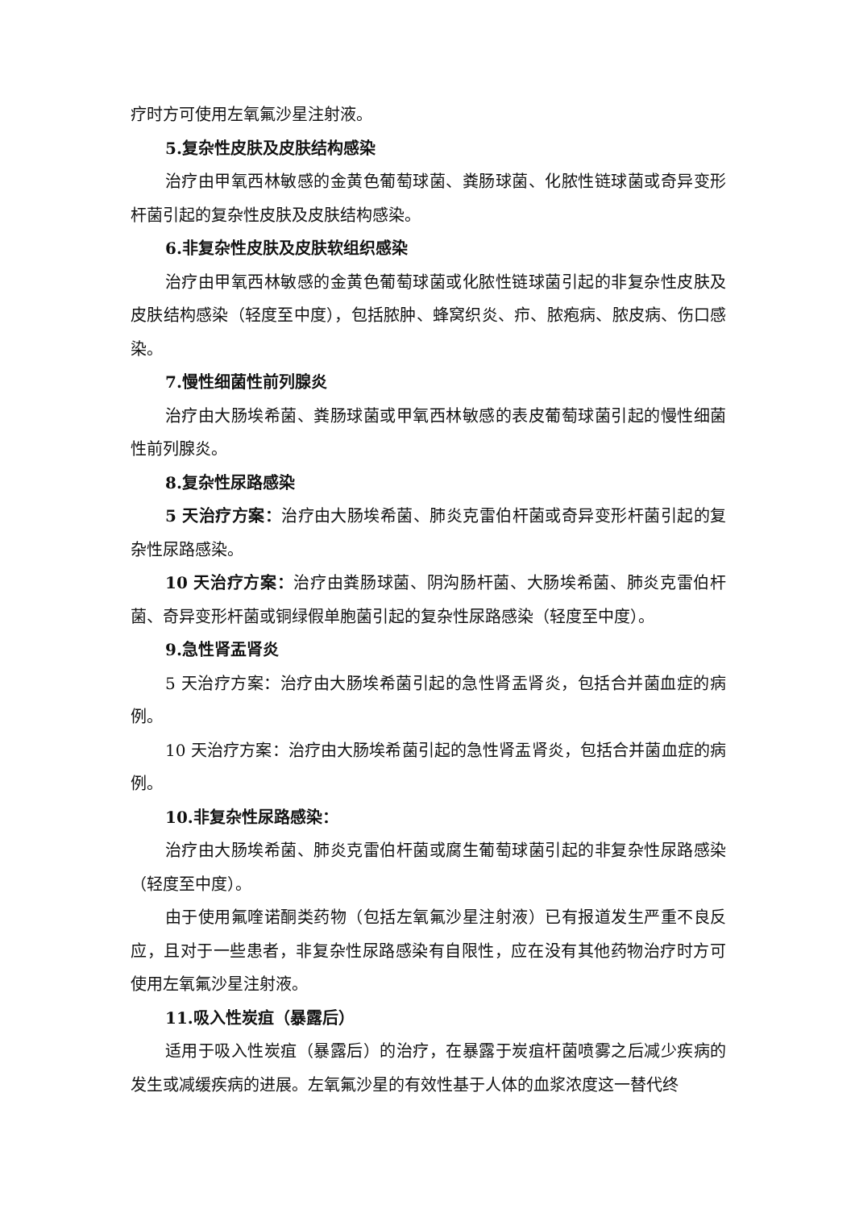疗时方可使用左氧氟沙星注射液。
5.复杂性皮肤及皮肤结构感染
治疗由甲氧西林敏感的金黄色葡萄球菌、粪肠球菌、化脓性链球菌或奇异变形杆菌引起的复杂性皮肤及皮肤结构感染。
6.非复杂性皮肤及皮肤软组织感染
治疗由甲氧西林敏感的金黄色葡萄球菌或化脓性链球菌引起的非复杂性皮肤及皮肤结构感染（轻度至中度），包括脓肿、蜂窝织炎、疖、脓疱病、脓皮病、伤口感染。
7.慢性细菌性前列腺炎
治疗由大肠埃希菌、粪肠球菌或甲氧西林敏感的表皮葡萄球菌引起的慢性细菌性前列腺炎。
8.复杂性尿路感染
5 天治疗方案：治疗由大肠埃希菌、肺炎克雷伯杆菌或奇异变形杆菌引起的复杂性尿路感染。
10 天治疗方案：治疗由粪肠球菌、阴沟肠杆菌、大肠埃希菌、肺炎克雷伯杆菌、奇异变形杆菌或铜绿假单胞菌引起的复杂性尿路感染（轻度至中度）。
9.急性肾盂肾炎
5 天治疗方案：治疗由大肠埃希菌引起的急性肾盂肾炎，包括合并菌血症的病例。
10 天治疗方案：治疗由大肠埃希菌引起的急性肾盂肾炎，包括合并菌血症的病例。
10.非复杂性尿路感染：
治疗由大肠埃希菌、肺炎克雷伯杆菌或腐生葡萄球菌引起的非复杂性尿路感染（轻度至中度）。
由于使用氟喹诺酮类药物（包括左氧氟沙星注射液）已有报道发生严重不良反应，且对于一些患者，非复杂性尿路感染有自限性，应在没有其他药物治疗时方可使用左氧氟沙星注射液。
11.吸入性炭疽（暴露后）
适用于吸入性炭疽（暴露后）的治疗，在暴露于炭疽杆菌喷雾之后减少疾病的发生或减缓疾病的进展。左氧氟沙星的有效性基于人体的血浆浓度这一替代终